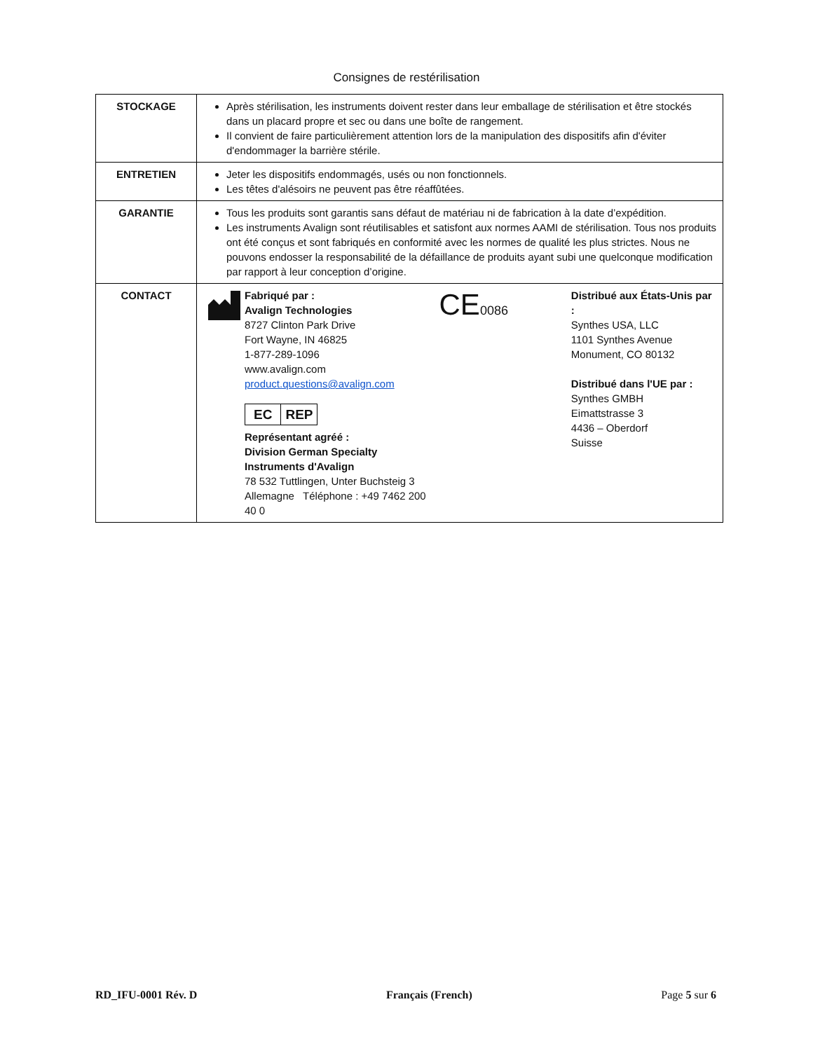Consignes de restérilisation
| STOCKAGE | Après stérilisation, les instruments doivent rester dans leur emballage de stérilisation et être stockés dans un placard propre et sec ou dans une boîte de rangement. Il convient de faire particulièrement attention lors de la manipulation des dispositifs afin d'éviter d'endommager la barrière stérile. |
| ENTRETIEN | Jeter les dispositifs endommagés, usés ou non fonctionnels. Les têtes d'alésoirs ne peuvent pas être réaffûtées. |
| GARANTIE | Tous les produits sont garantis sans défaut de matériau ni de fabrication à la date d’expédition. Les instruments Avalign sont réutilisables et satisfont aux normes AAMI de stérilisation. Tous nos produits ont été conçus et sont fabriqués en conformité avec les normes de qualité les plus strictes. Nous ne pouvons endosser la responsabilité de la défaillance de produits ayant subi une quelconque modification par rapport à leur conception d’origine. |
| CONTACT | Fabriqué par : Avalign Technologies 8727 Clinton Park Drive Fort Wayne, IN 46825 1-877-289-1096 www.avalign.com product.questions@avalign.com EC REP Représentant agréé : Division German Specialty Instruments d'Avalign 78 532 Tuttlingen, Unter Buchsteig 3 Allemagne Téléphone : +49 7462 200 40 0 CE 0086 Distribué aux États-Unis par : Synthes USA, LLC 1101 Synthes Avenue Monument, CO 80132 Distribué dans l'UE par : Synthes GMBH Eimattstrasse 3 4436 – Oberdorf Suisse |
RD_IFU-0001 Rév. D Français (French) Page 5 sur 6